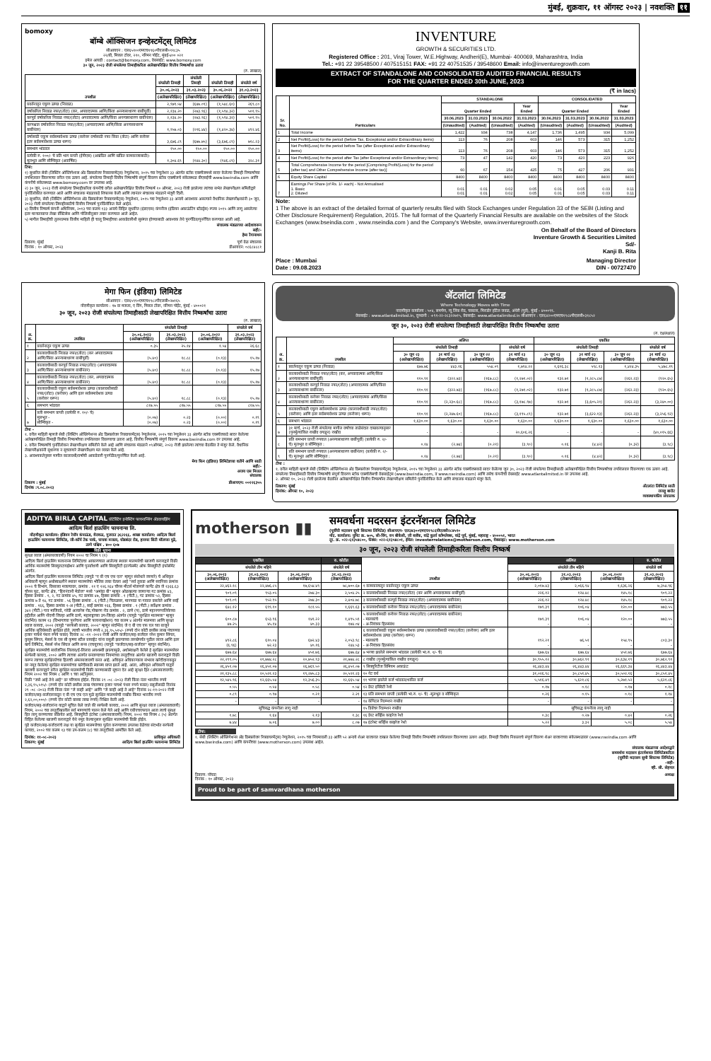मुंबई, शुक्रवार, ११ ऑगस्ट २०२३ | नवशक्ति ११
bomoxy
बॉम्बे ऑक्सिजन इन्व्हेस्टमेंट्स् लिमिटेड
सीआयएन : एल६५१००एमएच१९६०पीएलसी०११८३५
२२/बी, मित्तल टॉवर, २१०, नरिमन पॉईंट, मुंबई-४०० ०२१
इमेल आयडी : contact@bomoxy.com, वेबसाईट: www.bomoxy.com
३० जून, २०२३ रोजी संपलेल्या तिमाहीकरिता अलेखापरिक्षित वित्तीय निष्कर्षांचा उतारा
(रु. लाखात)
| तपशील | संपलेली तिमाही | संपलेली तिमाही | संपलेली तिमाही | संपलेले वर्ष |
| --- | --- | --- | --- | --- |
| | ३०.०६.२०२३ | ३१.०३.२०२३ | ३०.०६.२०२२ | ३१.०३.२०२३ |
| | (अलेखापरिक्षित) | (लेखापरिक्षित) | (अलेखापरिक्षित) | (लेखापरिक्षित) |
| प्रवर्तनातून एकूण उत्पन्न (निव्वळ) | २,९७९.५४ | (६४७.०९) | (१,५४८.६०) | २६९.८० |
| वर्षाकरिता निव्वळ नफा/(तोटा) (कर, अपवादात्मक आणि/किंवा अनन्यसाधारण बाबींपूर्वी) | २,१३४.२० | (२७३.९६) | (१,५९४.३२) | ५०१.९५ |
| करपूर्व वर्षाकरिता निव्वळ नफा/(तोटा) अपवादात्मक आणि/किंवा अनन्यसाधारण बाबींनंतर) | २,१३४.२० | (२७३.९६) | (१,५९४.३२) | ५०१.९५ |
| करपश्चात वर्षाकरिता निव्वळ नफा/(तोटा) (अपवादात्मक आणि/किंवा अनन्यसाधारण बाबींनंतर) | १,९५७.०३ | (२१६.४४) | (१,४२०.३४) | ४९२.४६ |
| वर्षासाठी एकूण सर्वसमावेशक उत्पन्न (करोत्तर वर्षासाठी नफा किंवा (तोटा) आणि करोत्तर इतर सर्वसमावेशक उत्पन्न धरून) | ३,६७६.८९ | (६७७.७५) | (३,६७६.८९) | ७१८.२३ |
| समभाग भांडवल | १५०.०० | १५०.०० | १५०.०० | १५०.०० |
| प्रत्येकी रु. १००/- चे प्रति भाग प्राप्ती (ईपीएस) (अखंडित आणि खंडित कामकाजासाठी)- मूलभूत आणि सौम्यिकृत (अवार्षिक) | १,३०४.६९ | (१४४.३०) | (९४६.८९) | ३२८.३१ |
टिपा:
१) सुधारित सेबी (लिस्टिंग ऑब्लिगेशन्स अँड डिस्क्लोजर रिक्वायरमेंट्स) रेग्युलेशन्स, २०१५ च्या रेग्युलेशन ३३ अंतर्गत स्टॉक एक्स्चेंजमध्ये सादर केलेल्या तिमाही निष्कर्षांच्या तपशिलवार विवरणाचा वरील एक उतारा आहे. संपलेल्या तिमाही वित्तीय निष्कर्षांचे संपूर्ण विवरण स्टॉक एक्स्चेंजचे संकेतस्थळ बीएसईची www.bseindia.com आणि कंपनीचे संकेतस्थळ www.bomoxy.com वर उपलब्ध आहे.
२) ३० जून, २०२३ रोजी संपलेल्या तिमाहीकरिता कंपनीचे वरील अलेखापरिक्षित वित्तीय निष्कर्ष १० ऑगस्ट, २०२३ रोजी झालेल्या त्यांच्या सभेत लेखापरीक्षण समितीद्वारे पुनर्विलोकीत करण्यात आले आणि संचालक मंडळाकडे शिफारस केली आणि त्यानंतर संचालक मंडळाने मंजुरी दिली.
३) सुधारित, सेबी (लिस्टिंग ऑब्लिगेशन्स अँड डिस्क्लोजर रिक्वायरमेंट्स) रेग्युलेशन, २०१५ च्या रेग्युलेशन ३३ अन्वये आवश्यक असल्याने वैधानिक लेखापरीक्षकांनी ३० जून, २०२३ रोजी संपलेल्या तिमाहीसाठीचे वित्तीय निष्कर्ष पुनर्विलोकित केले आहेत.
४) वित्तीय निष्कर्ष कंपनी अधिनियम, २०१३ च्या कलम १३३ अन्वये विहित सुधारित (इंडएएस) कंपनीज (इंडियन अकाऊंटिंग स्टँडर्ड्स) रूल्स २०१५ आणि लागू असलेल्या इतर मान्यताप्राप्त लेखा प्रॅक्टिसेस आणि पॉलिसीनुसार तयार करण्यात आले आहेत.
५) मागील तिमाहीची तुलनात्मक वित्तीय माहिती ही चालू तिमाहीच्या आकडेवारीशी सुसंगत होण्यासाठी आवश्यक तेथे पुनर्गठित/पुनर्रचित करण्यात आली आहे.
संचालक मंडळाच्या आदेशावरून
सही/-
हेमा रेंगानाथन
ठिकाण: मुंबई
दिनांक : १० ऑगस्ट, २०२३ पूर्ण वेळ संचालक
डीआयएन: ०८६८४८८१
INVENTURE
GROWTH & SECURITIES LTD.
Registered Office : 201, Viraj Tower, W.E.Highway, Andheri(E), Mumbai- 400069, Maharashtra, India
Tel.: +91 22 39548500 / 407515151 FAX: +91 22 40751535 / 39548600 Email: info@inventuregrowth.com
EXTRACT OF STANDALONE AND CONSOLIDATED AUDITED FINANCIAL RESULTS
FOR THE QUARTER ENDED 30th JUNE, 2023
(₹ in lacs)
| Sr. No. | Particulars | STANDALONE | | | | CONSOLIDATED | | | |
| --- | --- | --- | --- | --- | --- | --- | --- | --- | --- |
| | | Quarter Ended | | | Year Ended | Quarter Ended | | | Year Ended |
| | | 30.06.2023 | 31.03.2023 | 30.06.2022 | 31.03.2023 | 30.06.2023 | 31.03.2023 | 30.06.2022 | 31.03.2023 |
| | | (Unaudited) | (Audited) | (Unaudited) | (Audited) | (Unaudited) | (Audited) | (Unaudited) | (Audited) |
| 1 | Total Income | 1,422 | 934 | 738 | 4,147 | 1,736 | 1,495 | 934 | 5,099 |
| 2 | Net Profit/(Loss) for the period (before Tax, Exceptional and/or Extraordinary items) | 113 | 76 | 208 | 603 | 146 | 573 | 315 | 1,252 |
| 3 | Net Profit/(Loss) for the period before Tax (after Exceptional and/or Extraordinary items) | 113 | 76 | 208 | 603 | 146 | 573 | 315 | 1,252 |
| 4 | Net Profit/(Loss) for the period after Tax (after Exceptional and/or Extraordinary items) | 73 | 47 | 142 | 420 | 73 | 420 | 223 | 926 |
| 5 | Total Comprehensive Income for the period [Comprising Profit/(Loss) for the period (after tax) and Other Comprehensive Income (after tax)] | 60 | 67 | 154 | 425 | 75 | 427 | 206 | 931 |
| 6 | Equity Share Capital | 8400 | 8400 | 8400 | 8400 | 8400 | 8400 | 8400 | 8400 |
| 7 | Earnings Per Share (of Rs. 1/- each) - Not Annualised 1. Basic 2. Diluted | 0.01 0.01 | 0.01 0.01 | 0.02 0.02 | 0.05 0.05 | 0.01 0.01 | 0.05 0.05 | 0.03 0.03 | 0.11 0.11 |
Note:
1 The above is an extract of the detailed format of quarterly results filed with Stock Exchanges under Regulation 33 of the SEBI (Listing and Other Disclosure Requirement) Regulation, 2015. The full format of the Quarterly Financial Results are available on the websites of the Stock Exchanges (www.bseindia.com , www.nseindia.com ) and the Company's Website, www.inventuregrowth.com.
On Behalf of the Board of Directors
Inventure Growth & Securities Limited
Sd/-
Kanji B. Rita
Place : Mumbai
Date : 09.08.2023 Managing Director
DIN - 00727470
मेगा फिन (इंडिया) लिमिटेड
सीआयएन : एल६५९९०एमएच१९८२पीएलसी०२७१६५
नोंदणीकृत कार्यालय : १७ वा मजला, ए विंग, मित्तल टॉवर, नरिमन पॉईंट, मुंबई - ४०००२१
३० जून, २०२३ रोजी संपलेल्या तिमाहीसाठी लेखापरिक्षित वित्तीय निष्कर्षांचा उतारा
(रु. लाखात)
| अ. क्र. | तपशिल | संपलेली तिमाही | | | संपलेले वर्ष |
| --- | --- | --- | --- | --- | --- |
| | | ३०.०६.२०२३ (अलेखापरिक्षित) | ३१.०३.२०२३ (लेखापरिक्षित) | ३०.०६.२०२२ (अलेखापरिक्षित) | ३१.०३.२०२३ (लेखापरिक्षित) |
| १ | प्रवर्तनातून एकूण उत्पन्न | ०.३५ | २५.१४ | १.५४ | २६.६८ |
| २ | कालावधीसाठी निव्वळ नफा/(तोटा) (कर अपवादात्मक आणि/किंवा अनन्यसाधारण बाबींपूर्वी) | (५.४०) | १८.८८ | (०.१३) | १५.१७ |
| ३ | कालावधीसाठी करपूर्व निव्वळ नफा/(तोटा) (अपवादात्मक आणि/किंवा अनन्यसाधारण बाबींनंतर) | (५.४०) | १८.८८ | (०.१३) | १५.१७ |
| ४ | कालावधीसाठी निव्वळ नफा/(तोटा) (कर, अपवादात्मक आणि/किंवा अनन्यसाधारण बाबींनंतर) | (५.४०) | १८.८८ | (०.१३) | १५.१७ |
| ५ | कालावधीसाठी एकूण सर्वसमावेशक उत्पन्न (कालावधीसाठी नफा/(तोटा) (करोत्तर) आणि इतर सर्वसमावेशक उत्पन्न (करोत्तर धरून) | (५.४०) | १८.८८ | (०.१३) | १५.१७ |
| ६ | समभाग भांडवल | ८१७.५५ | ८१७.५५ | ८१७.५५ | ८१७.५५ |
| ७ | प्रती समभाग प्राप्ती (प्रत्येकी रु. १०/- चे) मुलभूत - सौम्यिकृत - | (०.०७) (०.०७) | ०.२३ ०.२३ | (०.००) (०.००) | ०.१९ ०.१९ |
टीपा -
१. वरील माहिती म्हणजे सेबी (लिस्टिंग ऑब्लिगेशन्स अँड डिस्क्लोजर रिक्वायरमेंट्स) रेग्युलेशन्स, २०१५ च्या रेग्युलेशन ३३ अंतर्गत स्टॉक एक्स्चेंजकडे सादर केलेल्या अलेखापरिक्षित तिमाही वित्तीय निष्कर्षांच्या तपशिलवार विवरणाचा उतारा आहे. वित्तीय निष्कर्षांचे संपूर्ण विवरण www.bseindia.com वर उपलब्ध आहे.
२. वरील निष्कर्षांचे पुनर्विलोकन लेखापरिक्षण समितीने केले आहे आणि संचालक मंडळाने ०९ऑगस्ट, २०२३ रोजी झालेल्या त्यांच्या बैठकीत ते मंजूर केले. वैधानिक लेखापरीक्षकांनी सुधारणा न सुचवणारे लेखापरिक्षण मत व्यक्त केले आहे.
३. आवश्यकतेनुसार मागील कालावधी/वर्षाची आकडेवारी पुनर्गठीत/पुनर्रचित केली आहे.
मेगा फिन (इंडिया) लिमिटेडच्या वतीने आणि साठी
सही/-
अजय एस मित्तल
संचालक
ठिकाण : मुंबई
दिनांक :९.०८.२०२३ डीआयएन: ००२२६३५५
अ‍ॅटलांटा लिमिटेड
Where Technology Moves with Time
नादणीकृत कार्यालय : ५०४, समर्पण, न्यू लिंक रोड, चकाला, मिराडोर हॉटेल जवळ, अंधेरी (पूर्व), मुंबई - ४०००९९.
वेबसाईट : www.atlantalimited.in, दूरध्वनी : +९१-२२-२८३२२७१५, वेबसाईट: www.atlantalimited.in सीआयएन : एल६४२००एमएच१९८४पीएलसी०३१८५२
जून ३०, २०२३ रोजी संपलेल्या तिमाहीसाठी लेखापरिक्षित वित्तीय निष्कर्षांचा उतारा
(रु. दक्षलक्षात)
| अ. क्र. | तपशील | अलिप्त | | | | एकत्रित | | | |
| --- | --- | --- | --- | --- | --- | --- | --- | --- | --- |
| | | संपलेली तिमाही | | | संपलेले वर्ष | संपलेली तिमाही | | | संपलेले वर्ष |
| | | ३० जून २३ (अलेखापरिक्षित) | ३१ मार्च २३ (लेखापरिक्षित) | ३० जून २२ (अलेखापरिक्षित) | ३१ मार्च २३ (लेखापरिक्षित) | ३० जून २३ (अलेखापरिक्षित) | ३१ मार्च २३ (लेखापरिक्षित) | ३० जून २२ (अलेखापरिक्षित) | ३१ मार्च २३ (लेखापरिक्षित) |
| १ | प्रवर्तनातून एकूण उत्पन्न (निव्वळ) | ६७७.७६ | ४४३.१६ | ५५४.०९ | १,७९४.२२ | १,६१६.३८ | ५९८.१३ | १,४२४.३५ | ५,४७८.१९ |
| २ | कालावधीसाठी निव्वळ नफा/(तोटा) (कर, अपवादात्मक आणि/किंवा अनन्यसाधारण बाबींपूर्वी) | ११०.९१ | (३२२.७३) | (१६७.८८) | (१,२७१.०२) | १३२.७१ | (१,२८५.८७) | (२६२.२३) | (९२०.६५) |
| ३ | कालावधीसाठी करपूर्व निव्वळ नफा/(तोटा) (अपवादात्मक आणि/किंवा अनन्यसाधारण बाबींनंतर) | ११०.९१ | (३२२.७३) | (१६७.८८) | (१,२७१.०२) | १३२.७१ | (१,२८५.८७) | (२६२.२३) | (९२०.६५) |
| ४ | कालावधीसाठी करोत्तर निव्वळ नफा/(तोटा) (अपवादात्मक आणि/किंवा अनन्यसाधारण बाबींनंतर) | ११०.९१ | (२,२३०.६८) | (१६७.८८) | (३,१७८.९७) | १३२.७१ | (३,६०५.२१) | (२६२.२३) | (३,२४०.००) |
| ५ | कालावधीसाठी एकूण सर्वसमावेशक उत्पन्न (कालावधीसाठी नफा/(तोटा) (करोत्तर) आणि इतर सर्वसमावेशक उत्पन्न (करोत्तर) धरून) | ११०.९१ | (२,२४७.६०) | (१६७.८८) | (३,१९५.८९) | १३२.७१ | (३,६२२.१३) | (२६२.२३) | (३,२५६.९२) |
| ६ | समभाग भांडवल | १,६३०.०० | १,६३०.०० | १,६३०.०० | १,६३०.०० | १,६३०.०० | १,६३०.०० | १,६३०.०० | १,६३०.०० |
| ७ | ३१ मार्च, २०२३ रोजी संपलेल्या मागील वर्षाच्या ताळेबंदात दाखवल्यानुसार (पुनर्मूल्यांकित राखीव वगळून) राखीव | - | - | - | २०,६०६.२६ | - | - | - | (४०,०१५.६६) |
| ८ | प्रति समभाग प्राप्ती रुपयात (अनन्यसाधारण बाबींपूर्वी) (प्रत्येकी रु. २/- चे) मुलभूत व सौम्यिकृत : | ०.१४ | (२.७४) | (०.२१) | (३.९०) | ०.१६ | (४.४२) | (०.३२) | (३.९८) |
| ९ | प्रति समभाग प्राप्ती रुपयात (अनन्यसाधारण बाबींनंतर) (प्रत्येकी रु. २/- चे) मुलभूत आणि सौम्यिकृत : | ०.१४ | (२.७४) | (०.२१) | (३.९०) | ०.१६ | (४.४२) | (०.३२) | (३.९८) |
टीपा :
१. वरील माहिती म्हणजे सेबी (लिस्टिंग ऑब्लिगेशन्स अँड डिस्क्लोजर रिक्वायरमेंट्स) रेग्युलेशन्स, २०१५ च्या रेग्युलेशन ३३ अंतर्गत स्टॉक एक्स्चेंजसकडे सादर केलेल्या जून ३०, २०२३ रोजी संपलेल्या तिमाहीसाठी अलेखापरिक्षित वित्तीय निष्कर्षांच्या तपशिलवार विवरणाचा एक उतारा आहे. संपलेल्या तिमाहीसाठी वित्तीय निष्कर्षांचे संपूर्ण विवरण स्टॉक एक्स्चेंजेसची वेबसाईट्स (www.bseindia.com, व www.nseindia.com) आणि तसेच कंपनीची वेबसाईट www.atlantalimited.in वर उपलब्ध आहे.
२. ऑगस्ट १०, २०२३ रोजी झालेल्या बैठकीत अलेखापरिक्षित वित्तीय निष्कर्षांना लेखापरीक्षण समितीने पुनर्विलोकित केले आणि संचालक मंडळाने मंजुर केले.
ठिकाण: मुंबई
दिनांक: ऑगस्ट १०, २०२३ अ‍ॅटलांटा लिमिटेड साठी
राजहू बारोट
व्यवस्थापकीय संचालक
ADITYA BIRLA CAPITAL प्रोटेक्टिंग इन्वेस्टिंग फायनान्सिंग ॲडवायझिंग
आदित्य बिर्ला हाऊसिंग फायनान्स लि.
नोंदणीकृत कार्यालय: इंडियन रेयॉन कंपाऊंड, वेरावळ, गुजरात ३६२२६६. शाखा कार्यालय: आदित्य बिर्ला हाऊसिंग फायनान्स लिमिटेड, जी-कॉर्प टेक पार्क, पाचवा मजला, घोडबंदर रोड, हायपर सिटी मॉलच्या पुढे, ठाणे पश्चिम . ४०० ६०७
विक्री सूचना
सुरक्षा व्याज (अंमलबजावणी) नियम २००२ चा नियम ९ (१)
आदित्य बिर्ला हाऊसिंग फायनान्स लिमिटेडचा आकारण्यात आलेल्या स्थावर मालमत्तेची खाजगी कराराद्वारे विक्री आर्थिक मालमत्तेचे सिक्युराटायझेशन आणि पुनर्बांधणी आणि सिक्युरिटी इंटरफेस्मेंट ऑफ सिक्युरिटी इंफोर्समेंट अंतर्गत.
आदित्य बिर्ला हाऊसिंग फायनान्स लिमिटेड (यापुढे "ए बी एच एफ एल" म्हणून संबोधले जाणारे) चे अधिकृत अधिकारी म्हणून अधोस्वाक्षरीने स्थावर मालमत्तेचा भौतिक ताबा घेतला आहे "सर्व तुकडा आणि सदनिका क्रमांक २००२ चे विभाग, विसाव्या मजल्यावर, क्रमांक . ११ ए १२६.९६४ चौरस मीटर्स मोजणारे कार्पेट क्षेत्र जे १३६६.६३ चौरस फूट, कार्पेट क्षेत्र, "हिरानंदानी मेडोज" मध्ये "अमांडा बी" म्हणून ओळखल्या जाणाऱ्या गट क्रमांक ४३, हिस्सा क्रमांक . १, २, गट क्रमांक ४५, गट क्रमांक ४७, हिस्सा क्रमांक . १ (पीटी.), गट क्रमांक ५२, हिस्सा क्रमांक ७ ते १४, गट क्रमांक . ५६ हिस्सा क्रमांक . ६ (पीटी.) चितळसर, मानपाडा या गावात वसलेले आणि सर्व्हे क्रमांक . १६६, हिस्सा क्रमांक १-अ (पीटी.), सर्व्हे क्रमांक १६६, हिस्सा क्रमांक . १ (पीटी.) सर्वेक्षण क्रमांक . ३४२ (पीटी.) गाव माजिवडे, ग्लॅडी अल्वारेस रोड,पोखरण रोड क्रमांक . २, ठाणे (प), ठाणे महानगरपालिकेच्या हद्दीतील आणि नोंदणी जिल्हा आणि ठाणे, महाराष्ट्राच्या उप-जिल्हा अंतर्गत (यापुढे "सुरक्षित मालमत्ता" म्हणून संदर्भित) कलम १३ (विभागाच्या पुनर्रचना आणि फायनायझेशन) च्या कलम ४ अंतर्गत मालमत्ता आणि सुरक्षा व्याज कायदा, २००२ (यापुढे "सरफेसी कायदा, २००२" म्हणून संदर्भित) जे ए बी एच एफ एल च्या बाजूने आर्थिक सुविधेसाठी सुरक्षित होते, त्याची भारतीय रुपये २,३६,९५,५१५/- (रुपये दोन कोटी छत्तीस लाख पंचाण्णव हजार पाचशे पंधरा रुपये फक्त) दिनांक २८ -११ -२०२२ रोजी आणि कर्जदार/सह-कर्जदार नरेश कुमार सिंगल, कुसुम सिंगल, मेसर्स के एस सी कृष्णा स्टील प्रायव्हेट यांना वसुली झाल्याच्या तारखेपर्यंत पुढील व्याज आणि इतर खर्च लिमिटेड, मेसर्स नरेश सिंघल आणि सन्स (एचयूएफ) (यापुढे "कर्जदार/सह-कर्जदार" म्हणून संदर्भित).
सुरक्षित मालमत्तेचे सार्वजनिक लिलाव/ई-लिलाव अयशस्वी झाल्यामुळे, अधोस्वाक्षरी केलेले हे सुरक्षित मालमत्तेवर सरफेसी कायदा, २००२ आणि त्याच्या अंतर्गत बनवण्याच्या नियमांच्या तरतुदींच्या अंतर्गत खाजगी कराराद्वारे विक्री करून त्याच्या सुरक्षिततेच्या हिताची अंमलबजावणी करत आहे. अधिकृत अधिकाऱ्याला संभाव्य खरेदीदाराकडून वर नमूद केलेल्या सुरक्षित मालमत्तेच्या खरेदीसाठी स्वारस्य प्राप्त झाले आहे. आता, अधिकृत अधिकारी याद्वारे खाजगी कराराद्वारे वरील सुरक्षित मालमत्तेची विक्री करण्यासाठी सूचना देत आहे सुरक्षा हित (अंमलबजावणी) नियम २००२ च्या नियम ८ आणि ९ च्या अटींनुसार.
विक्री "जसे आहे तेथे आहे" वर परिणाम होईल. दिनांक २९ -०८ -२०२३ रोजी किंवा नंतर भारतीय रुपये २,३६,९५,५१५/- (रुपये दोन कोटी छत्तीस लाख पंचाण्णव हजार पाचशे पंधरा रुपये फक्त) वसुलीसाठी दिनांक २९ -०८ -२०२३ रोजी किंवा नंतर "जे काही आहे" आणि "जे काही आहे ते आहे" दिनांक २८-११-२०२२ रोजी कर्जदार/सह-कर्जदाराकडून ए बी एच एफ एल मुळे सुरक्षित मालमत्तेची राखीव किंमत भारतीय रुपये २,६२,००,०००/- (रुपये दोन कोटी बासष्ट लाख रुपये) निश्चित केली आहे.
कर्जदार/सह-कर्जदारांना याद्वारे सूचित केले जाते की सरफेसी कायदा, २००२ आणि सुरक्षा व्याज (अंमलबजावणी) नियम, २००२ च्या तरतुदींखालील सर्व मागण्यांचे पालन केले गेले आहे आणि एबीएचएफएल आता त्याचे सुरक्षा हित लागू करण्याच्या प्रक्रियेत आहे. सिक्युरिटी इंटरेस्ट (अंमलबजावणी) नियम, २००२ च्या नियम ८ (५) अंतर्गत विहित केलेल्या खाजगी कराराद्वारे येथे नमूद केल्यानुसार सुरक्षित मालमत्तेची विक्री होईल.
पुढे कर्जदार/सह-कर्जदारांचे लक्ष या सुरक्षित मालमत्तेच्या पूर्तता करण्याच्या उपलब्ध वेळेच्या संदर्भात सरफेसी कायदा, २००२ च्या कलम १३ च्या उप-कलम (८) च्या तरतुदींकडे आमंत्रित केले आहे.
दिनांक: ११-०८-२०२३
ठिकाण: मुंबई प्राधिकृत अधिकारी
आदित्य बिर्ला हाउसिंग फायनान्स लिमिटेड
motherson ▮▮
समवर्धना मदरसन इंटरनॅशनल लिमिटेड
(पूर्वीची मदरसन सुमी सिस्टम्स लिमिटेड) सीआयएन- एल३४३००एमएच१९८६पीएलसी२८४५१०
नोंद. कार्यालय: युनिट क्र. ७०५, सी-विंग, वन बीकेसी, जी ब्लॉक, वांद्रे कुर्ला कॉम्प्लेक्स, वांद्रे पूर्व, मुंबई, महाराष्ट्र - ४०००५१, भारत
दूर. क्र. ०२२-६१३५४८००, फॅक्स: ०२२-६१३५४८०१, ईमेल: investerrelations@motherson.com, वेबसाइट: www.motherson.com
३० जून, २०२३ रोजी संपलेली तिमाहीकरिता वित्तीय निष्कर्ष
| एकत्रित | | | रु. कोटीत | तपशील | अलिप्त | | | रु. कोटीत |
| --- | --- | --- | --- | --- | --- | --- | --- | --- |
| संपलेले तीन महिने | | | संपलेले वर्ष | | संपलेले तीन महिने | | | संपलेले वर्ष |
| ३०.०६.२०२३ (अलेखापरीक्षित) | ३१.०३.२०२३ (लेखापरीक्षित) | ३०.०६.२०२२ (अलेखापरीक्षित) | ३१.०३.२०२३ (लेखापरीक्षित) | | ३०.०६.२०२३ (अलेखापरीक्षित) | ३१.०३.२०२३ (लेखापरीक्षित) | ३०.०६.२०२२ (अलेखापरीक्षित) | ३१.०३.२०२३ (लेखापरीक्षित) |
| २२,४६२.१८ | २२,४७६.८५ | १७,६५४.४९ | ७८,७००.६७ | १ कामकाजातून प्रवर्तनातून एकूण उत्पन्न | २,०१७.४३ | २,०६६.९४ | १,६३६.२६ | ७,३५४.९६ |
| ९०९.०९ | ९५३.०५ | २७४.३० | २,५०४.२५ | २ कालावधीसाठी निव्वळ नफा/(तोटा) (कर आणि अपवादात्मक बाबींपूर्वी) | २२६.१२ | १२४.४८ | १४५.१८ | ९०९.२२ |
| ९०९.०९ | ९५२.९५ | २७४.३० | २,४०४.७८ | ३ कालावधीसाठी करपूर्व निव्वळ नफा/(तोटा) (अपवादात्मक बाबींनंतर) | २२६.१२ | १२४.४८ | १४५.१८ | ९०९.२२ |
| ६४८.१२ | ६९९.१० | १८१.५५ | १,६६९.६३ | ४ कालावधीसाठी करोत्तर निव्वळ नफा/(तोटा) (अपवादात्मक बाबींनंतर) | १७९.३९ | १०६.०४ | १२०.०० | ७७३.५५ |
| ६००.८७ ४७.२५ | ६५३.९६ ४५.१४ | १४१.२२ ४०.३३ | १,४९५.५९ १७४.०४ | ५ कालावधीसाठी करोत्तर निव्वळ नफा/(तोटा) (अपवादात्मक बाबींनंतर) - मालकांचे - अ-नियंत्रक हितसंबंध | १७९.३९ - | १०६.०४ - | १२०.०० - | ७७३.५५ - |
| ४९२.८६ (६.९६) | ६१०.०४ ७२.२३ | ६७२.४३ ४०.१६ | २,०५३.९८ २४४.५३ | ६ कालावधीसाठी एकूण सर्वसमावेशक उत्पन्न (कालावधीसाठी नफा/(तोटा) (करोत्तर) आणि इतर सर्वसमावेशक उत्पन्न (करोत्तर) धरून) - मालकांचे - अ-नियंत्रक हितसंबंध | १९२.२१ - | ७६.५१ - | १५४.९५ - | ८०३.३० - |
| ६७७.६४ | ६७७.६४ | ४५१.७६ | ६७७.६४ | ७ भरणा झालेले समभाग भांडवल (प्रत्येकी भा.रु. १/- चे) | ६७७.६४ | ६७७.६४ | ४५१.७६ | ६७७.६४ |
| २२,२९९.०५ | २१,७७४.२८ | २०,७५२.९३ | २१,७७४.२८ | ८ राखीव (पुनर्मूल्यांकित राखीव वगळून) | ३०,९५५.१२ | ३०,७६२.९१ | ३०,६३४.१९ | ३०,७६२.९१ |
| २६,४५१.०७ | २६,४५१.०७ | २६,७६९.५० | २६,४५१.०७ | ९ सिक्युरिटीज प्रिमियम अकाऊंट | २६,४४३.४४ | २६,४४३.४४ | २६,६६९.३४ | २६,४४३.४४ |
| २१,१३५.८८ | २०,५२१.२३ | १९,२७५.८३ | २०,५२१.२३ | १० नेट वर्थ | ३१,०२६.९८ | ३०,८५१.४५ | ३०,५०२.१६ | ३०,८५१.४५ |
| १२,५४५.९६ | १२,६६५.५४ | १२,३५६.३५ | १२,६६५.५४ | ११ भरणा झालेले कर्ज भांडवल/थकीत कर्ज | ५,५१६.४९ | ५,६२१.८६ | ५,२७१.५२ | ५,६२१.८६ |
| ०.५५ | ०.५४ | ०.५८ | ०.५४ | १२ डेब्ट इक्विटी रेशो | ०.१७ | ०.१८ | ०.१७ | ०.१८ |
| ०.८९ | ०.९७ | ०.२१ | २.२१ | १३ प्रति समभाग प्राप्ती (प्रत्येकी भा.रु. १/- चे) -मूलभूत व सौम्यिकृत | ०.२६ | ०.१५ | ०.१८ | १.१४ |
| - | - | - | - | १४ कॅपिटल रिडम्प्शन राखीव | - | - | - | - |
| सूचिबद्ध कंपनीला लागू नाही | | | | १५ डिबेंचर रिडम्प्शन राखीव | सूचिबद्ध कंपनीला लागू नाही | | | |
| १.७८ | १.६४ | २.१३ | १.३८ | १६ डेब्ट सर्व्हिस कव्हरेज रेशो | ०.३८ | ०.२७ | ०.४२ | ०.२६ |
| ७.४४ | ७.०६ | ७.०० | ८.०७ | १७ इंटरेस्ट सर्व्हिस कव्हरेज रेशो | ५.२२ | ३.३२ | ५.०८ | ५.५४ |
टीपा:
१. सेबी (लिस्टिंग ऑब्लिगेशन्स अँड डिस्क्लोजर रिक्वायरमेंट्स) रेग्युलेशन, २०१५ च्या नियमावली ३३ आणि ५२ अन्वये शेअर बाजारात दाखल केलेल्या तिमाही वित्तीय निष्कर्षांचे तपशिलवार विवरणाचा उतारा आहेत. तिमाही वित्तीय निकालाचे संपूर्ण विवरण शेअर बाजाराच्या संकेतस्थळावर (www.nseindia.com आणि www.bseindia.com) आणि कंपनीच्या (www.motherson.com) उपलब्ध आहेत.
संचालक मंडळाच्या आदेशाद्वारे
समवर्धना मदरसन इंटरनॅशनल लिमिटेडकरिता
(पूर्वीची मदरसन सुमी सिस्टम्स लिमिटेड)
-सही-
व्ही. सी. सेहगल
ठिकाण: नॉयडा
दिनांक : १० ऑगस्ट, २०२३ अध्यक्ष
Proud to be part of samvardhana motherson